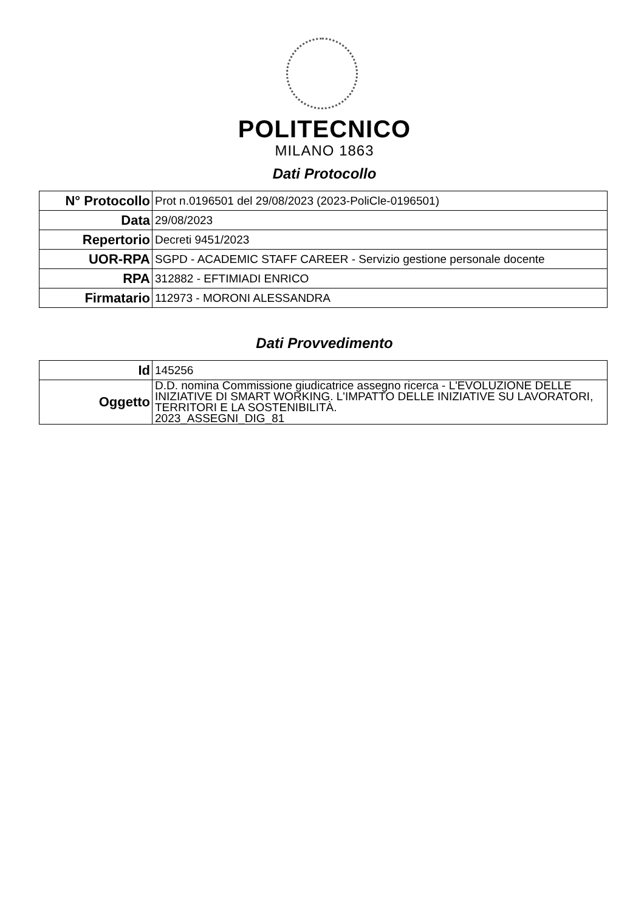POLITECNICO
MILANO 1863
Dati Protocollo
| N° Protocollo | Prot n.0196501 del 29/08/2023 (2023-PoliCle-0196501) |
| Data | 29/08/2023 |
| Repertorio | Decreti 9451/2023 |
| UOR-RPA | SGPD - ACADEMIC STAFF CAREER - Servizio gestione personale docente |
| RPA | 312882 - EFTIMIADI ENRICO |
| Firmatario | 112973 - MORONI ALESSANDRA |
Dati Provvedimento
| Id | 145256 |
| Oggetto | D.D. nomina Commissione giudicatrice assegno ricerca - L'EVOLUZIONE DELLE INIZIATIVE DI SMART WORKING. L'IMPATTO DELLE INIZIATIVE SU LAVORATORI, TERRITORI E LA SOSTENIBILITÀ. 2023_ASSEGNI_DIG_81 |